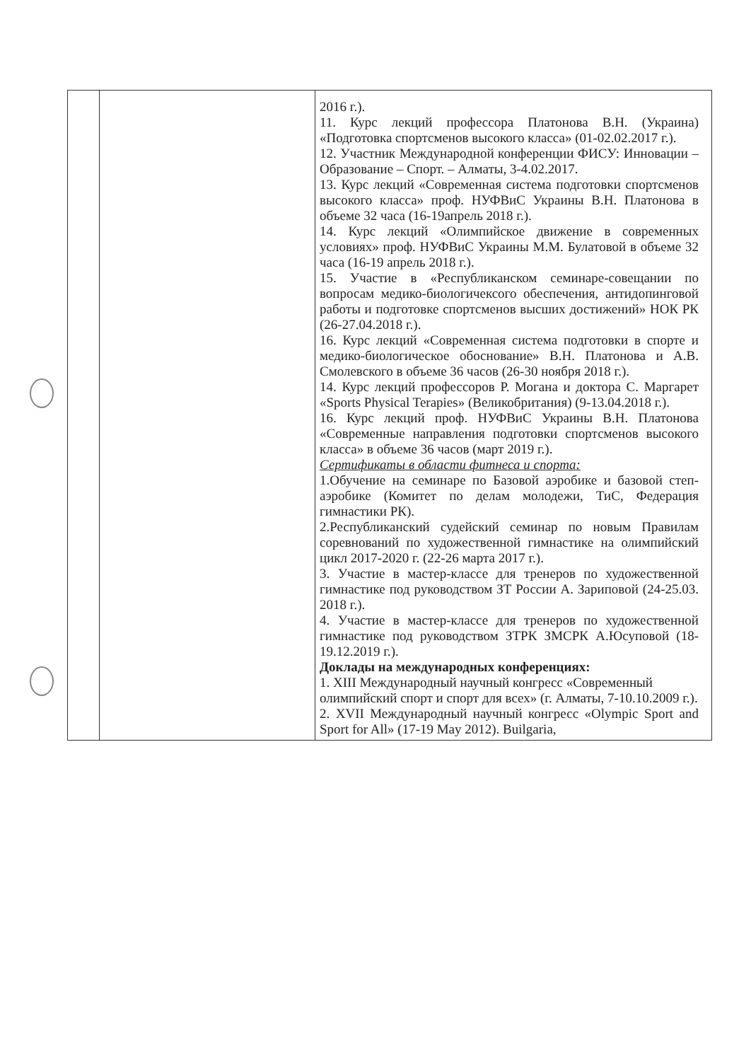| | | 2016 г.). 11. Курс лекций профессора Платонова В.Н. (Украина) «Подготовка спортсменов высокого класса» (01-02.02.2017 г.). 12. Участник Международной конференции ФИСУ: Инновации – Образование – Спорт. – Алматы, 3-4.02.2017. 13. Курс лекций «Современная система подготовки спортсменов высокого класса» проф. НУФВиС Украины В.Н. Платонова в объеме 32 часа (16-19апрель 2018 г.). 14. Курс лекций «Олимпийское движение в современных условиях» проф. НУФВиС Украины М.М. Булатовой в объеме 32 часа (16-19 апрель 2018 г.). 15. Участие в «Республиканском семинаре-совещании по вопросам медико-биологичексого обеспечения, антидопинговой работы и подготовке спортсменов высших достижений» НОК РК (26-27.04.2018 г.). 16. Курс лекций «Современная система подготовки в спорте и медико-биологическое обоснование» В.Н. Платонова и А.В. Смолевского в объеме 36 часов (26-30 ноября 2018 г.). 14. Курс лекций профессоров Р. Могана и доктора С. Маргарет «Sports Physical Terapies» (Великобритания) (9-13.04.2018 г.). 16. Курс лекций проф. НУФВиС Украины В.Н. Платонова «Современные направления подготовки спортсменов высокого класса» в объеме 36 часов (март 2019 г.). Сертификаты в области фитнеса и спорта: 1.Обучение на семинаре по Базовой аэробике и базовой степ-аэробике (Комитет по делам молодежи, ТиС, Федерация гимнастики РК). 2.Республиканский судейский семинар по новым Правилам соревнований по художественной гимнастике на олимпийский цикл 2017-2020 г. (22-26 марта 2017 г.). 3. Участие в мастер-классе для тренеров по художественной гимнастике под руководством ЗТ России А. Зариповой (24-25.03. 2018 г.). 4. Участие в мастер-классе для тренеров по художественной гимнастике под руководством ЗТРК ЗМСРК А.Юсуповой (18-19.12.2019 г.). Доклады на международных конференциях: 1. XIII Международный научный конгресс «Современный олимпийский спорт и спорт для всех» (г. Алматы, 7-10.10.2009 г.). 2. XVII Международный научный конгресс «Olympic Sport and Sport for All» (17-19 May 2012). Builgaria, |